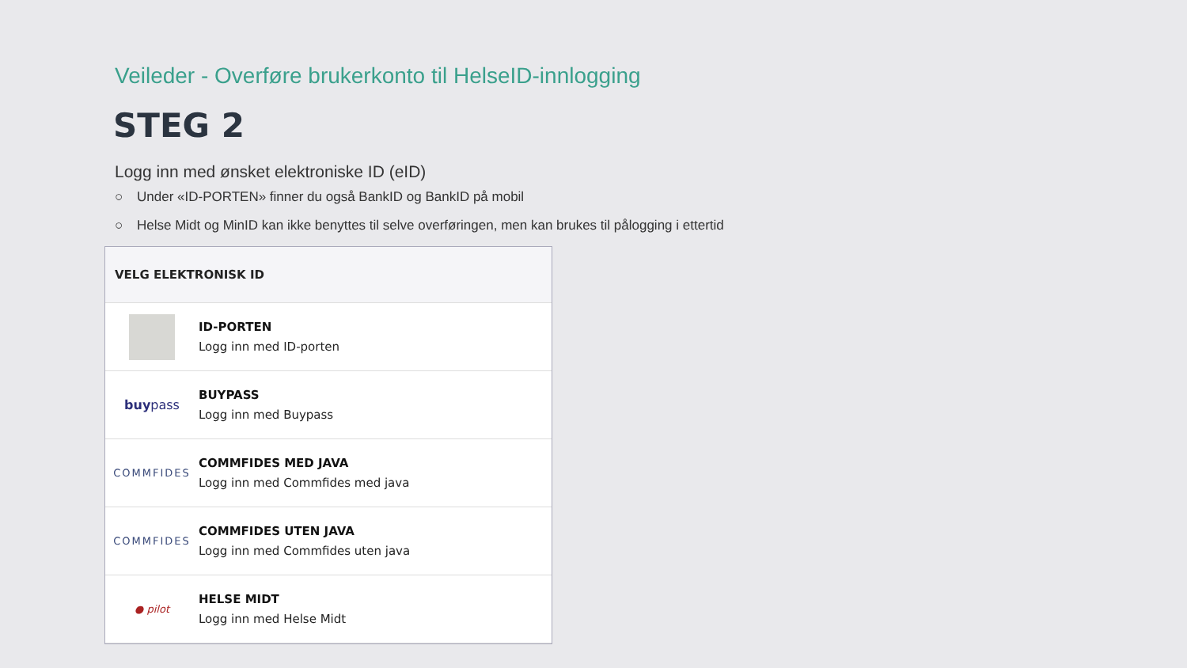Veileder - Overføre brukerkonto til HelseID-innlogging
STEG 2
Logg inn med ønsket elektroniske ID (eID)
○ Under «ID-PORTEN» finner du også BankID og BankID på mobil
○ Helse Midt og MinID kan ikke benyttes til selve overføringen, men kan brukes til pålogging i ettertid
VELG ELEKTRONISK ID
ID-PORTEN
Logg inn med ID-porten
buy pass
BUYPASS
Logg inn med Buypass
COMMFIDES
COMMFIDES MED JAVA
Logg inn med Commfides med java
COMMFIDES
COMMFIDES UTEN JAVA
Logg inn med Commfides uten java
● pilot
HELSE MIDT
Logg inn med Helse Midt